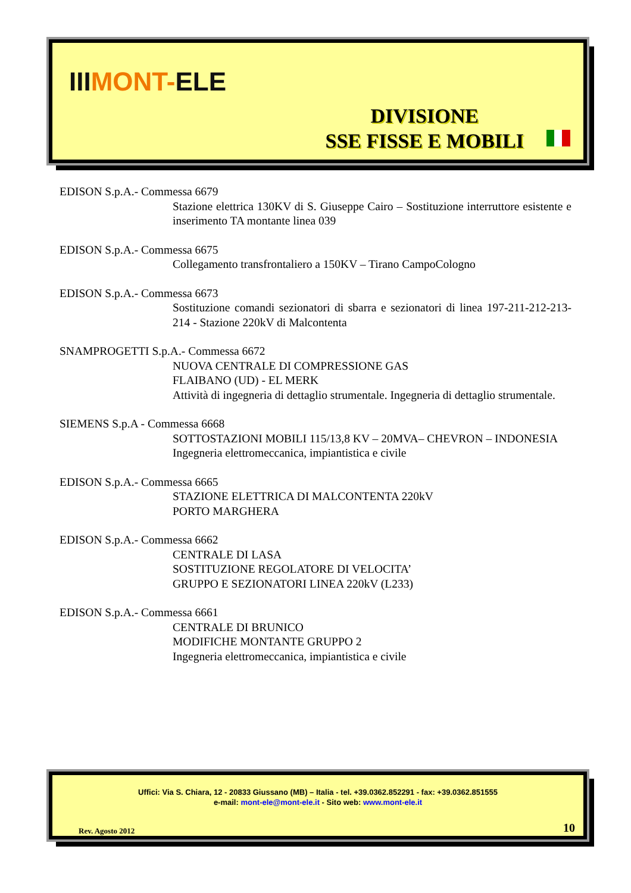IIIMONT-ELE
DIVISIONE
SSE FISSE E MOBILI
EDISON S.p.A.- Commessa 6679
Stazione elettrica 130KV di S. Giuseppe Cairo – Sostituzione interruttore esistente e inserimento TA montante linea 039
EDISON S.p.A.- Commessa 6675
Collegamento transfrontaliero a 150KV – Tirano CampoCologno
EDISON S.p.A.- Commessa 6673
Sostituzione comandi sezionatori di sbarra e sezionatori di linea 197-211-212-213-214 - Stazione 220kV di Malcontenta
SNAMPROGETTI S.p.A.- Commessa 6672
NUOVA CENTRALE DI COMPRESSIONE GAS
FLAIBANO (UD) - EL MERK
Attività di ingegneria di dettaglio strumentale. Ingegneria di dettaglio strumentale.
SIEMENS S.p.A - Commessa 6668
SOTTOSTAZIONI MOBILI 115/13,8 KV – 20MVA– CHEVRON – INDONESIA
Ingegneria elettromeccanica, impiantistica e civile
EDISON S.p.A.- Commessa 6665
STAZIONE ELETTRICA DI MALCONTENTA 220kV
PORTO MARGHERA
EDISON S.p.A.- Commessa 6662
CENTRALE DI LASA
SOSTITUZIONE REGOLATORE DI VELOCITA’
GRUPPO E SEZIONATORI LINEA 220kV (L233)
EDISON S.p.A.- Commessa 6661
CENTRALE DI BRUNICO
MODIFICHE MONTANTE GRUPPO 2
Ingegneria elettromeccanica, impiantistica e civile
Uffici: Via S. Chiara, 12 - 20833 Giussano (MB) – Italia - tel. +39.0362.852291 - fax: +39.0362.851555
e-mail: mont-ele@mont-ele.it - Sito web: www.mont-ele.it
Rev. Agosto 2012 10